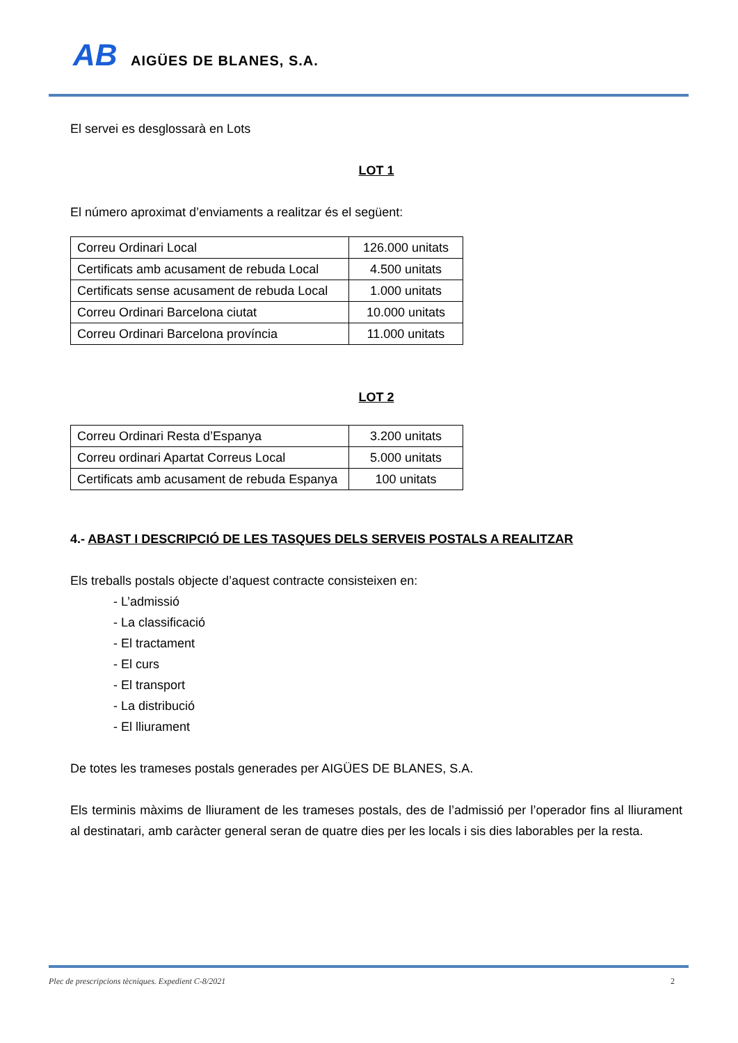AB AIGÜES DE BLANES, S.A.
El servei es desglossarà en Lots
LOT 1
El número aproximat d’enviaments a realitzar és el següent:
| Correu Ordinari Local | 126.000 unitats |
| Certificats amb acusament de rebuda Local | 4.500 unitats |
| Certificats sense acusament de rebuda Local | 1.000 unitats |
| Correu Ordinari Barcelona ciutat | 10.000 unitats |
| Correu Ordinari Barcelona província | 11.000 unitats |
LOT 2
| Correu Ordinari Resta d’Espanya | 3.200 unitats |
| Correu ordinari Apartat Correus Local | 5.000 unitats |
| Certificats amb acusament de rebuda Espanya | 100 unitats |
4.- ABAST I DESCRIPCIÓ DE LES TASQUES DELS SERVEIS POSTALS A REALITZAR
Els treballs postals objecte d’aquest contracte consisteixen en:
- L’admissió
- La classificació
- El tractament
- El curs
- El transport
- La distribució
- El lliurament
De totes les trameses postals generades per AIGÜES DE BLANES, S.A.
Els terminis màxims de lliurament de les trameses postals, des de l’admissió per l’operador fins al lliurament al destinatari, amb caràcter general seran de quatre dies per les locals i sis dies laborables per la resta.
Plec de prescripcions tècniques. Expedient C-8/2021 2